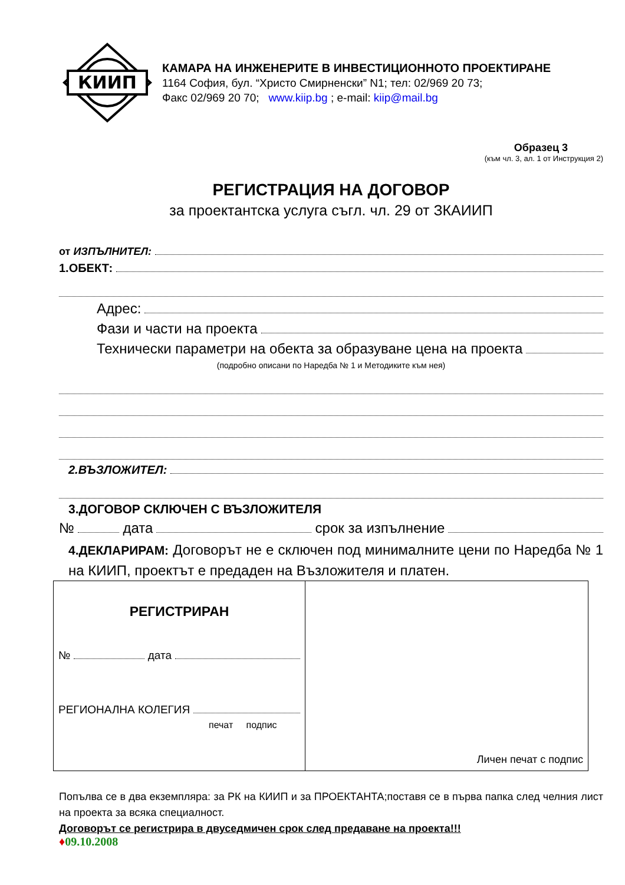КИИП
КАМАРА НА ИНЖЕНЕРИТЕ В ИНВЕСТИЦИОННОТО ПРОЕКТИРАНЕ
1164 София, бул. “Христо Смирненски” N1; тел: 02/969 20 73;
Факс 02/969 20 70; www.kiip.bg ; e-mail: kiip@mail.bg
Образец 3
(към чл. 3, ал. 1 от Инструкция 2)
РЕГИСТРАЦИЯ НА ДОГОВОР
за проектантска услуга съгл. чл. 29 от ЗКАИИП
от ИЗПЪЛНИТЕЛ:
1.ОБЕКТ:
Адрес:
Фази и части на проекта
Технически параметри на обекта за образуване цена на проекта
(подробно описани по Наредба № 1 и Методиките към нея)
2.ВЪЗЛОЖИТЕЛ:
3.ДОГОВОР СКЛЮЧЕН С ВЪЗЛОЖИТЕЛЯ
№ дата срок за изпълнение
4.ДЕКЛАРИРАМ: Договорът не е сключен под минималните цени по Наредба № 1 на КИИП, проектът е предаден на Възложителя и платен.
| РЕГИСТРИРАН № дата РЕГИОНАЛНА КОЛЕГИЯ печат подпис | Личен печат с подпис |
Попълва се в два екземпляра: за РК на КИИП и за ПРОЕКТАНТА;поставя се в първа папка след челния лист на проекта за всяка специалност.
Договорът се регистрира в двуседмичен срок след предаване на проекта!!!
♦09.10.2008